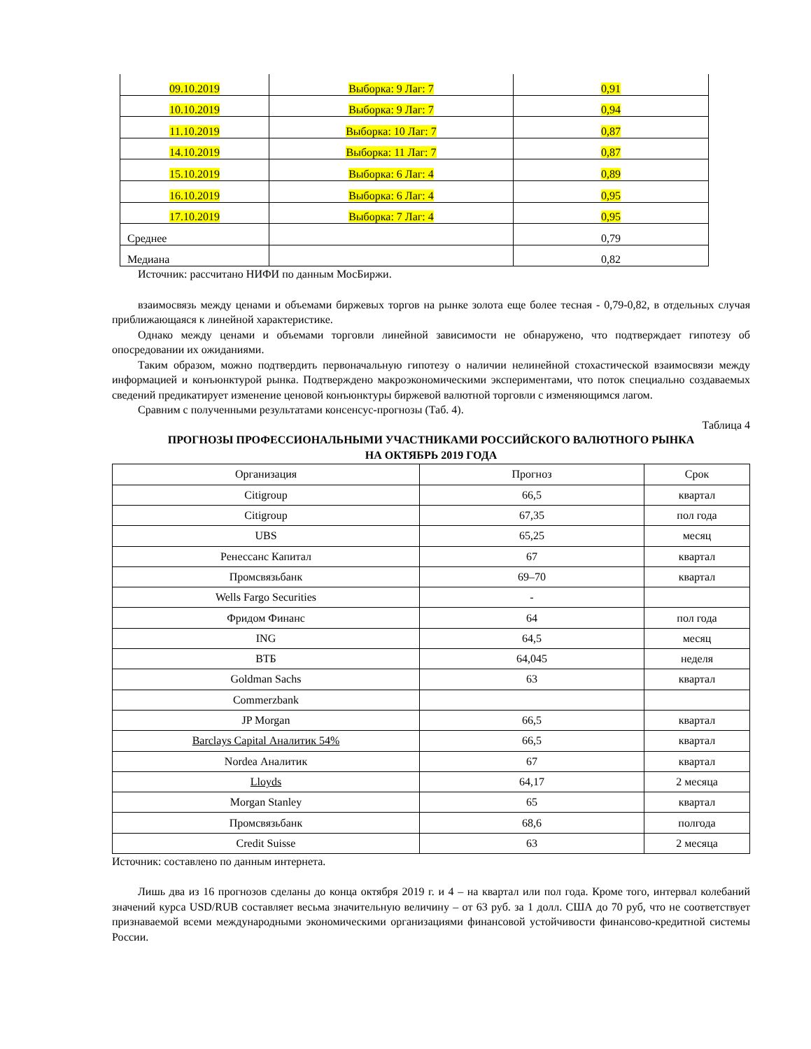| 09.10.2019 | Выборка: 9 Лаг: 7 | 0,91 |
| 10.10.2019 | Выборка: 9 Лаг: 7 | 0,94 |
| 11.10.2019 | Выборка: 10 Лаг: 7 | 0,87 |
| 14.10.2019 | Выборка: 11 Лаг: 7 | 0,87 |
| 15.10.2019 | Выборка: 6 Лаг: 4 | 0,89 |
| 16.10.2019 | Выборка: 6 Лаг: 4 | 0,95 |
| 17.10.2019 | Выборка: 7 Лаг: 4 | 0,95 |
| Среднее | | 0,79 |
| Медиана | | 0,82 |
Источник: рассчитано НИФИ по данным МосБиржи.
взаимосвязь между ценами и объемами биржевых торгов на рынке золота еще более тесная - 0,79-0,82, в отдельных случая приближающаяся к линейной характеристике.
Однако между ценами и объемами торговли линейной зависимости не обнаружено, что подтверждает гипотезу об опосредовании их ожиданиями.
Таким образом, можно подтвердить первоначальную гипотезу о наличии нелинейной стохастической взаимосвязи между информацией и конъюнктурой рынка. Подтверждено макроэкономическими экспериментами, что поток специально создаваемых сведений предикатирует изменение ценовой конъюнктуры биржевой валютной торговли с изменяющимся лагом.
Сравним с полученными результатами консенсус-прогнозы (Таб. 4).
Таблица 4
ПРОГНОЗЫ ПРОФЕССИОНАЛЬНЫМИ УЧАСТНИКАМИ РОССИЙСКОГО ВАЛЮТНОГО РЫНКА
НА ОКТЯБРЬ 2019 ГОДА
| Организация | Прогноз | Срок |
| --- | --- | --- |
| Citigroup | 66,5 | квартал |
| Citigroup | 67,35 | пол года |
| UBS | 65,25 | месяц |
| Ренессанс Капитал | 67 | квартал |
| Промсвязьбанк | 69–70 | квартал |
| Wells Fargo Securities | - | |
| Фридом Финанс | 64 | пол года |
| ING | 64,5 | месяц |
| ВТБ | 64,045 | неделя |
| Goldman Sachs | 63 | квартал |
| Commerzbank | | |
| JP Morgan | 66,5 | квартал |
| Barclays Capital Аналитик 54% | 66,5 | квартал |
| Nordea Аналитик | 67 | квартал |
| Lloyds | 64,17 | 2 месяца |
| Morgan Stanley | 65 | квартал |
| Промсвязьбанк | 68,6 | полгода |
| Credit Suisse | 63 | 2 месяца |
Источник: составлено по данным интернета.
Лишь два из 16 прогнозов сделаны до конца октября 2019 г. и 4 – на квартал или пол года. Кроме того, интервал колебаний значений курса USD/RUB составляет весьма значительную величину – от 63 руб. за 1 долл. США до 70 руб, что не соответствует признаваемой всеми международными экономическими организациями финансовой устойчивости финансово-кредитной системы России.